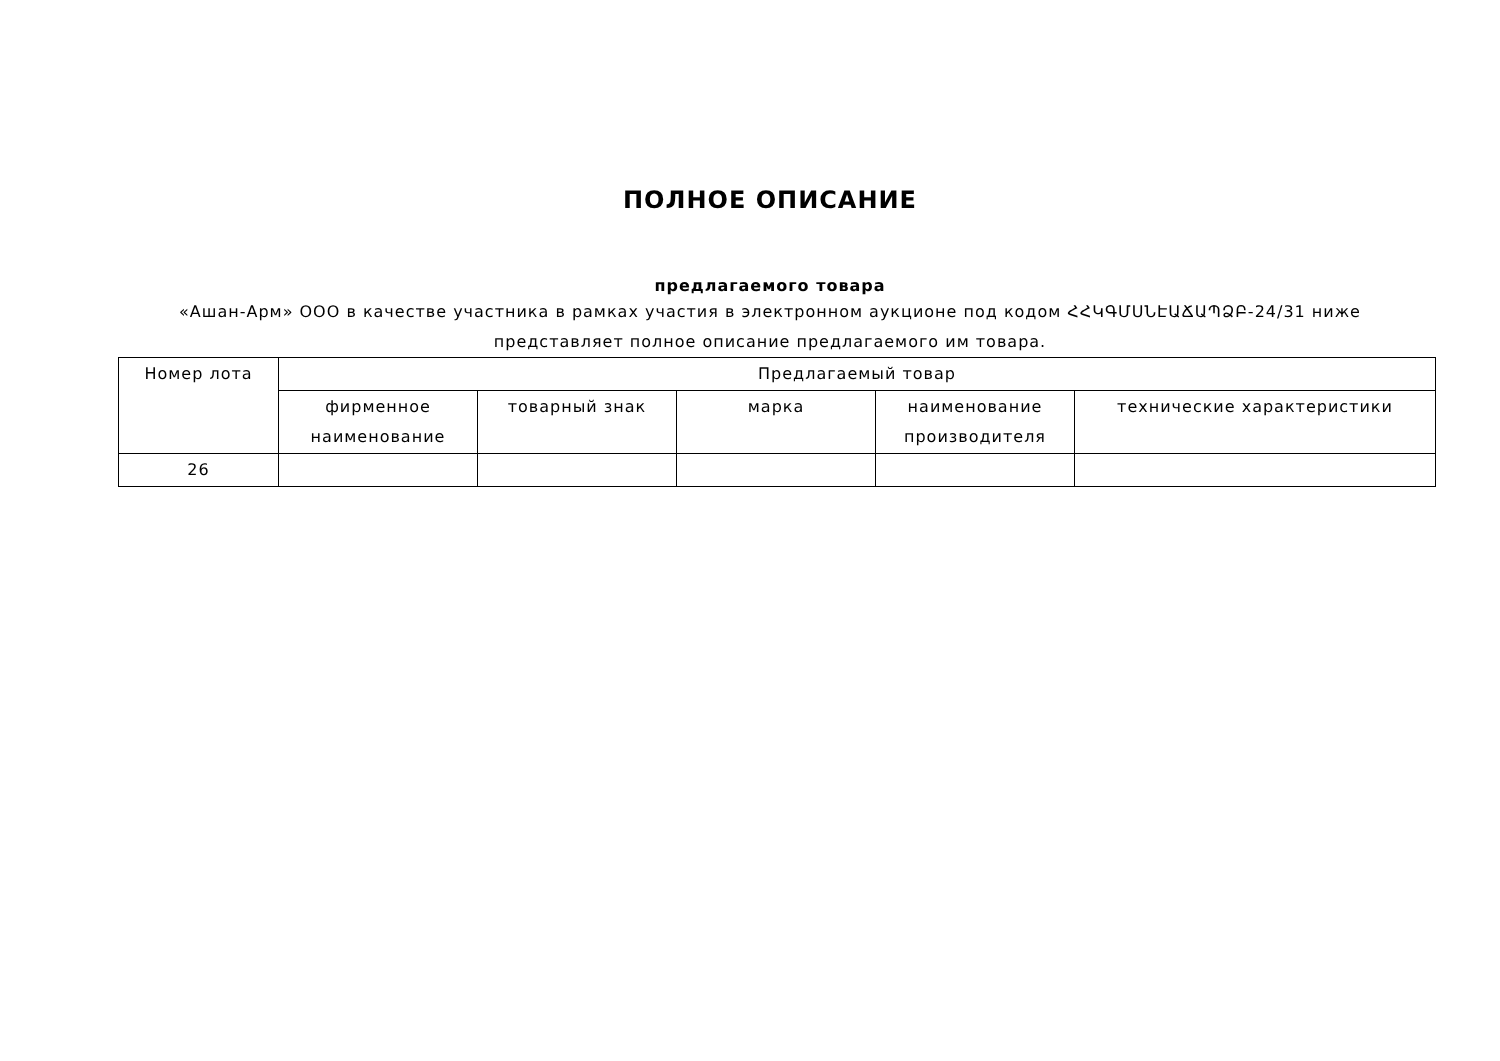ПОЛНОЕ ОПИСАНИЕ
предлагаемого товара
«Ашан-Арм» ООО в качестве участника в рамках участия в электронном аукционе под кодом ՀՀԿԳՄՍՆԷԱՃԱՊՁԲ-24/31 ниже представляет полное описание предлагаемого им товара.
| Номер лота | Предлагаемый товар | | | | |
| --- | --- | --- | --- | --- | --- |
| | фирменное наименование | товарный знак | марка | наименование производителя | технические характеристики |
| 26 | | | | | |